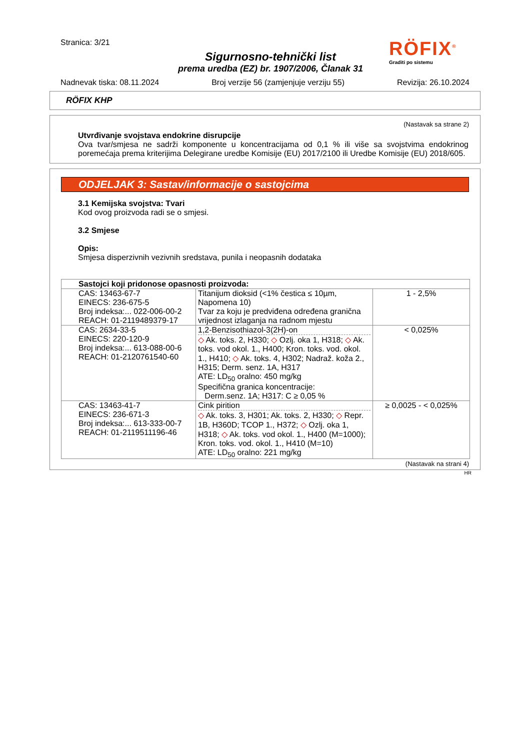Stranica: 3/21
Sigurnosno-tehnički list
prema uredba (EZ) br. 1907/2006, Članak 31
RÖFIX<sup>®</sup>
Graditi po sistemu
Nadnevak tiska: 08.11.2024 Broj verzije 56 (zamjenjuje verziju 55) Revizija: 26.10.2024
RÖFIX KHP
(Nastavak sa strane 2)
Utvrđivanje svojstava endokrine disrupcije
Ova tvar/smjesa ne sadrži komponente u koncentracijama od 0,1 % ili više sa svojstvima endokrinog poremećaja prema kriterijima Delegirane uredbe Komisije (EU) 2017/2100 ili Uredbe Komisije (EU) 2018/605.
ODJELJAK 3: Sastav/informacije o sastojcima
3.1 Kemijska svojstva: Tvari
Kod ovog proizvoda radi se o smjesi.
3.2 Smjese
Opis:
Smjesa disperzivnih vezivnih sredstava, punila i neopasnih dodataka
| Sastojci koji pridonose opasnosti proizvoda: | | |
| CAS: 13463-67-7 EINECS: 236-675-5 Broj indeksa:... 022-006-00-2 REACH: 01-2119489379-17 | Titanijum dioksid (<1% čestica ≤ 10µm, Napomena 10) Tvar za koju je predviđena određena granična vrijednost izlaganja na radnom mjestu | 1 - 2,5% |
| CAS: 2634-33-5 EINECS: 220-120-9 Broj indeksa:... 613-088-00-6 REACH: 01-2120761540-60 | 1,2-Benzisothiazol-3(2H)-on ◇ Ak. toks. 2, H330; ◇ Ozlj. oka 1, H318; ◇ Ak. toks. vod okol. 1., H400; Kron. toks. vod. okol. 1., H410; ◇ Ak. toks. 4, H302; Nadraž. koža 2., H315; Derm. senz. 1A, H317 ATE: LD<sub>50</sub> oralno: 450 mg/kg Specifična granica koncentracije: Derm.senz. 1A; H317: C ≥ 0,05 % | < 0,025% |
| CAS: 13463-41-7 EINECS: 236-671-3 Broj indeksa:... 613-333-00-7 REACH: 01-2119511196-46 | Cink pirition ◇ Ak. toks. 3, H301; Ak. toks. 2, H330; ◇ Repr. 1B, H360D; TCOP 1., H372; ◇ Ozlj. oka 1, H318; ◇ Ak. toks. vod okol. 1., H400 (M=1000); Kron. toks. vod. okol. 1., H410 (M=10) ATE: LD<sub>50</sub> oralno: 221 mg/kg | ≥ 0,0025 - < 0,025% |
(Nastavak na strani 4)
HR